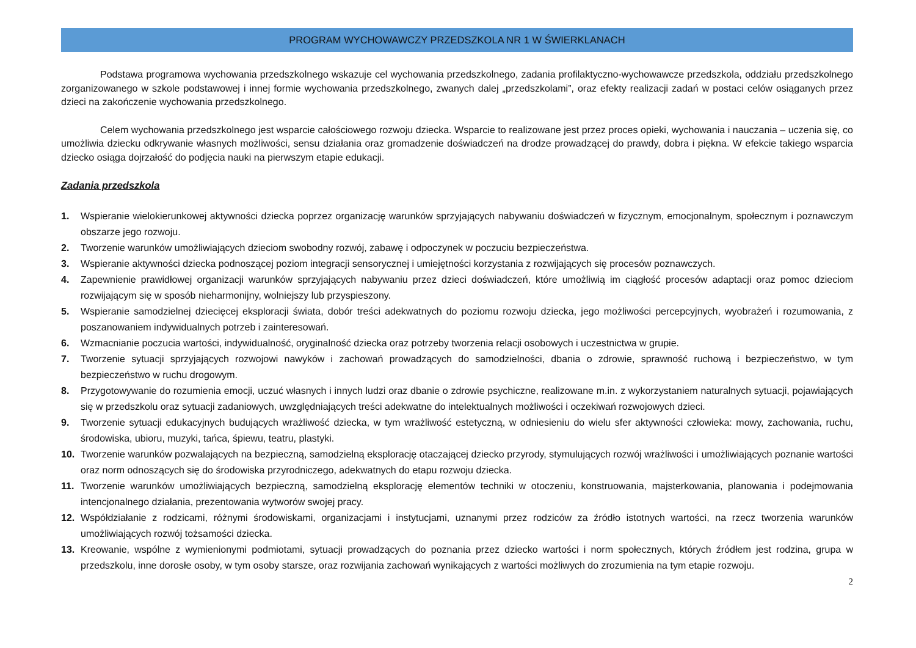PROGRAM WYCHOWAWCZY PRZEDSZKOLA NR 1 W ŚWIERKLANACH
Podstawa programowa wychowania przedszkolnego wskazuje cel wychowania przedszkolnego, zadania profilaktyczno-wychowawcze przedszkola, oddziału przedszkolnego zorganizowanego w szkole podstawowej i innej formie wychowania przedszkolnego, zwanych dalej „przedszkolami”, oraz efekty realizacji zadań w postaci celów osiąganych przez dzieci na zakończenie wychowania przedszkolnego.
Celem wychowania przedszkolnego jest wsparcie całościowego rozwoju dziecka. Wsparcie to realizowane jest przez proces opieki, wychowania i nauczania – uczenia się, co umożliwia dziecku odkrywanie własnych możliwości, sensu działania oraz gromadzenie doświadczeń na drodze prowadzącej do prawdy, dobra i piękna. W efekcie takiego wsparcia dziecko osiąga dojrzałość do podjęcia nauki na pierwszym etapie edukacji.
Zadania przedszkola
1. Wspieranie wielokierunkowej aktywności dziecka poprzez organizację warunków sprzyjających nabywaniu doświadczeń w fizycznym, emocjonalnym, społecznym i poznawczym obszarze jego rozwoju.
2. Tworzenie warunków umożliwiających dzieciom swobodny rozwój, zabawę i odpoczynek w poczuciu bezpieczeństwa.
3. Wspieranie aktywności dziecka podnoszącej poziom integracji sensorycznej i umiejętności korzystania z rozwijających się procesów poznawczych.
4. Zapewnienie prawidłowej organizacji warunków sprzyjających nabywaniu przez dzieci doświadczeń, które umożliwią im ciągłość procesów adaptacji oraz pomoc dzieciom rozwijającym się w sposób nieharmonijny, wolniejszy lub przyspieszony.
5. Wspieranie samodzielnej dziecięcej eksploracji świata, dobór treści adekwatnych do poziomu rozwoju dziecka, jego możliwości percepcyjnych, wyobrażeń i rozumowania, z poszanowaniem indywidualnych potrzeb i zainteresowań.
6. Wzmacnianie poczucia wartości, indywidualność, oryginalność dziecka oraz potrzeby tworzenia relacji osobowych i uczestnictwa w grupie.
7. Tworzenie sytuacji sprzyjających rozwojowi nawyków i zachowań prowadzących do samodzielności, dbania o zdrowie, sprawność ruchową i bezpieczeństwo, w tym bezpieczeństwo w ruchu drogowym.
8. Przygotowywanie do rozumienia emocji, uczuć własnych i innych ludzi oraz dbanie o zdrowie psychiczne, realizowane m.in. z wykorzystaniem naturalnych sytuacji, pojawiających się w przedszkolu oraz sytuacji zadaniowych, uwzględniających treści adekwatne do intelektualnych możliwości i oczekiwań rozwojowych dzieci.
9. Tworzenie sytuacji edukacyjnych budujących wrażliwość dziecka, w tym wrażliwość estetyczną, w odniesieniu do wielu sfer aktywności człowieka: mowy, zachowania, ruchu, środowiska, ubioru, muzyki, tańca, śpiewu, teatru, plastyki.
10. Tworzenie warunków pozwalających na bezpieczną, samodzielną eksplorację otaczającej dziecko przyrody, stymulujących rozwój wrażliwości i umożliwiających poznanie wartości oraz norm odnoszących się do środowiska przyrodniczego, adekwatnych do etapu rozwoju dziecka.
11. Tworzenie warunków umożliwiających bezpieczną, samodzielną eksplorację elementów techniki w otoczeniu, konstruowania, majsterkowania, planowania i podejmowania intencjonalnego działania, prezentowania wytworów swojej pracy.
12. Współdziałanie z rodzicami, różnymi środowiskami, organizacjami i instytucjami, uznanymi przez rodziców za źródło istotnych wartości, na rzecz tworzenia warunków umożliwiających rozwój tożsamości dziecka.
13. Kreowanie, wspólne z wymienionymi podmiotami, sytuacji prowadzących do poznania przez dziecko wartości i norm społecznych, których źródłem jest rodzina, grupa w przedszkolu, inne dorosłe osoby, w tym osoby starsze, oraz rozwijania zachowań wynikających z wartości możliwych do zrozumienia na tym etapie rozwoju.
2